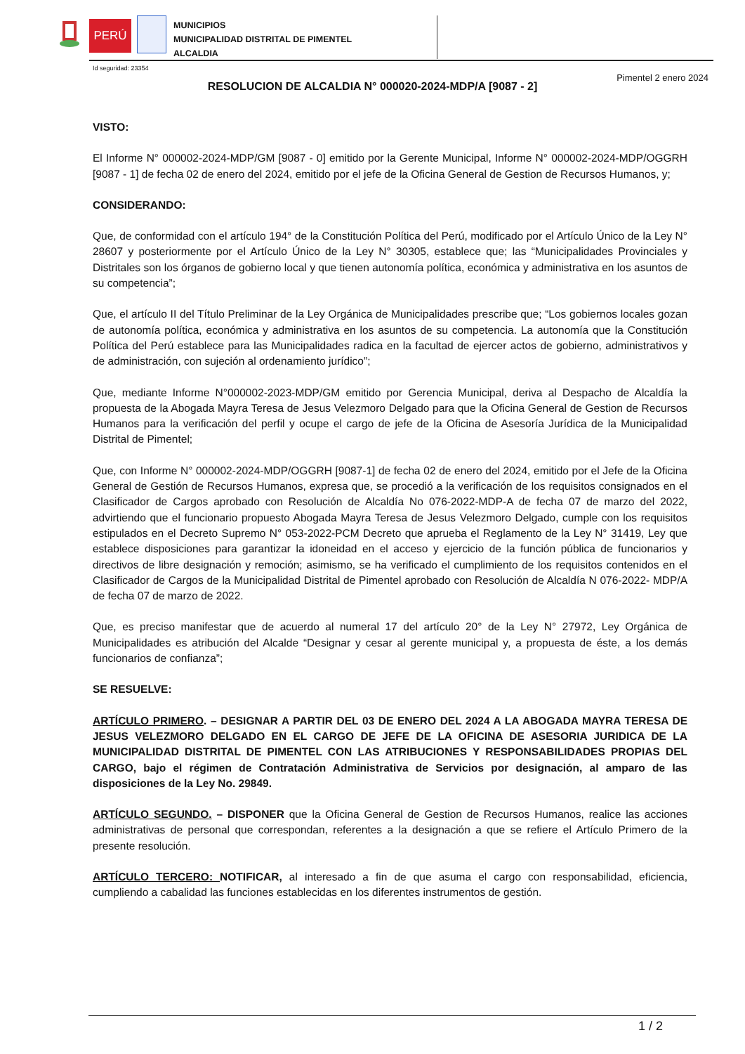PERÚ
MUNICIPIOS
MUNICIPALIDAD DISTRITAL DE PIMENTEL
ALCALDIA
Id seguridad: 23354
Pimentel 2 enero 2024
RESOLUCION DE ALCALDIA N° 000020-2024-MDP/A [9087 - 2]
VISTO:
El Informe N° 000002-2024-MDP/GM [9087 - 0] emitido por la Gerente Municipal, Informe N° 000002-2024-MDP/OGGRH [9087 - 1] de fecha 02 de enero del 2024, emitido por el jefe de la Oficina General de Gestion de Recursos Humanos, y;
CONSIDERANDO:
Que, de conformidad con el artículo 194° de la Constitución Política del Perú, modificado por el Artículo Único de la Ley N° 28607 y posteriormente por el Artículo Único de la Ley N° 30305, establece que; las “Municipalidades Provinciales y Distritales son los órganos de gobierno local y que tienen autonomía política, económica y administrativa en los asuntos de su competencia”;
Que, el artículo II del Título Preliminar de la Ley Orgánica de Municipalidades prescribe que; “Los gobiernos locales gozan de autonomía política, económica y administrativa en los asuntos de su competencia. La autonomía que la Constitución Política del Perú establece para las Municipalidades radica en la facultad de ejercer actos de gobierno, administrativos y de administración, con sujeción al ordenamiento jurídico”;
Que, mediante Informe N°000002-2023-MDP/GM emitido por Gerencia Municipal, deriva al Despacho de Alcaldía la propuesta de la Abogada Mayra Teresa de Jesus Velezmoro Delgado para que la Oficina General de Gestion de Recursos Humanos para la verificación del perfil y ocupe el cargo de jefe de la Oficina de Asesoría Jurídica de la Municipalidad Distrital de Pimentel;
Que, con Informe N° 000002-2024-MDP/OGGRH [9087-1] de fecha 02 de enero del 2024, emitido por el Jefe de la Oficina General de Gestión de Recursos Humanos, expresa que, se procedió a la verificación de los requisitos consignados en el Clasificador de Cargos aprobado con Resolución de Alcaldía No 076-2022-MDP-A de fecha 07 de marzo del 2022, advirtiendo que el funcionario propuesto Abogada Mayra Teresa de Jesus Velezmoro Delgado, cumple con los requisitos estipulados en el Decreto Supremo N° 053-2022-PCM Decreto que aprueba el Reglamento de la Ley N° 31419, Ley que establece disposiciones para garantizar la idoneidad en el acceso y ejercicio de la función pública de funcionarios y directivos de libre designación y remoción; asimismo, se ha verificado el cumplimiento de los requisitos contenidos en el Clasificador de Cargos de la Municipalidad Distrital de Pimentel aprobado con Resolución de Alcaldía N 076-2022- MDP/A de fecha 07 de marzo de 2022.
Que, es preciso manifestar que de acuerdo al numeral 17 del artículo 20° de la Ley N° 27972, Ley Orgánica de Municipalidades es atribución del Alcalde “Designar y cesar al gerente municipal y, a propuesta de éste, a los demás funcionarios de confianza”;
SE RESUELVE:
ARTÍCULO PRIMERO. – DESIGNAR A PARTIR DEL 03 DE ENERO DEL 2024 A LA ABOGADA MAYRA TERESA DE JESUS VELEZMORO DELGADO EN EL CARGO DE JEFE DE LA OFICINA DE ASESORIA JURIDICA DE LA MUNICIPALIDAD DISTRITAL DE PIMENTEL CON LAS ATRIBUCIONES Y RESPONSABILIDADES PROPIAS DEL CARGO, bajo el régimen de Contratación Administrativa de Servicios por designación, al amparo de las disposiciones de la Ley No. 29849.
ARTÍCULO SEGUNDO. – DISPONER que la Oficina General de Gestion de Recursos Humanos, realice las acciones administrativas de personal que correspondan, referentes a la designación a que se refiere el Artículo Primero de la presente resolución.
ARTÍCULO TERCERO: NOTIFICAR, al interesado a fin de que asuma el cargo con responsabilidad, eficiencia, cumpliendo a cabalidad las funciones establecidas en los diferentes instrumentos de gestión.
1 / 2